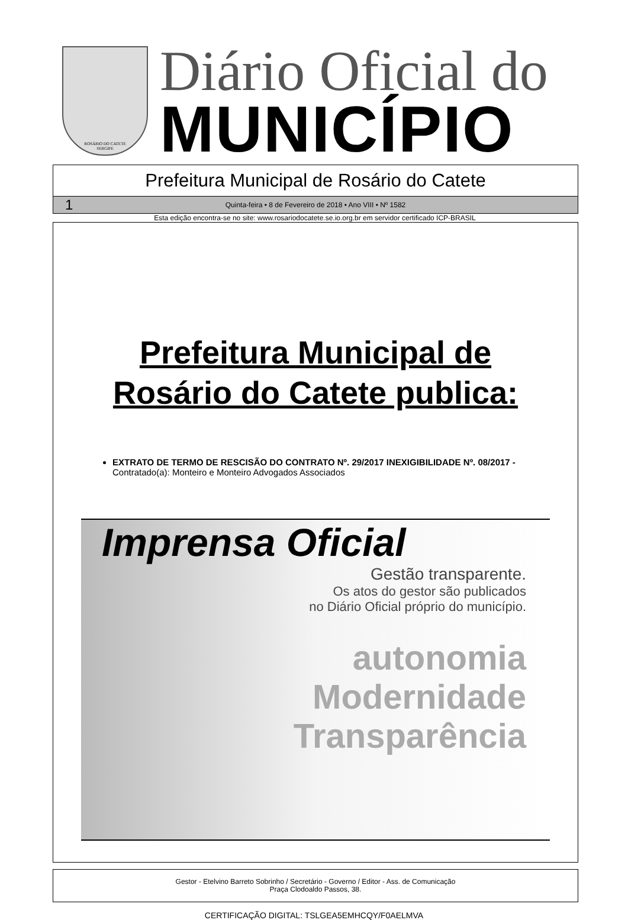ROSÁRIO DO CATETE
SERGIPE
Diário Oficial do
MUNICÍPIO
Prefeitura Municipal de Rosário do Catete
1 Quinta-feira • 8 de Fevereiro de 2018 • Ano VIII • Nº 1582
Esta edição encontra-se no site: www.rosariodocatete.se.io.org.br em servidor certificado ICP-BRASIL
Prefeitura Municipal de
Rosário do Catete publica:
EXTRATO DE TERMO DE RESCISÃO DO CONTRATO Nº. 29/2017 INEXIGIBILIDADE Nº. 08/2017 - Contratado(a): Monteiro e Monteiro Advogados Associados
Imprensa Oficial
Gestão transparente.
Os atos do gestor são publicados
no Diário Oficial próprio do município.
autonomia
Modernidade
Transparência
Gestor - Etelvino Barreto Sobrinho / Secretário - Governo / Editor - Ass. de Comunicação
Praça Clodoaldo Passos, 38.
CERTIFICAÇÃO DIGITAL: TSLGEA5EMHCQY/F0AELMVA